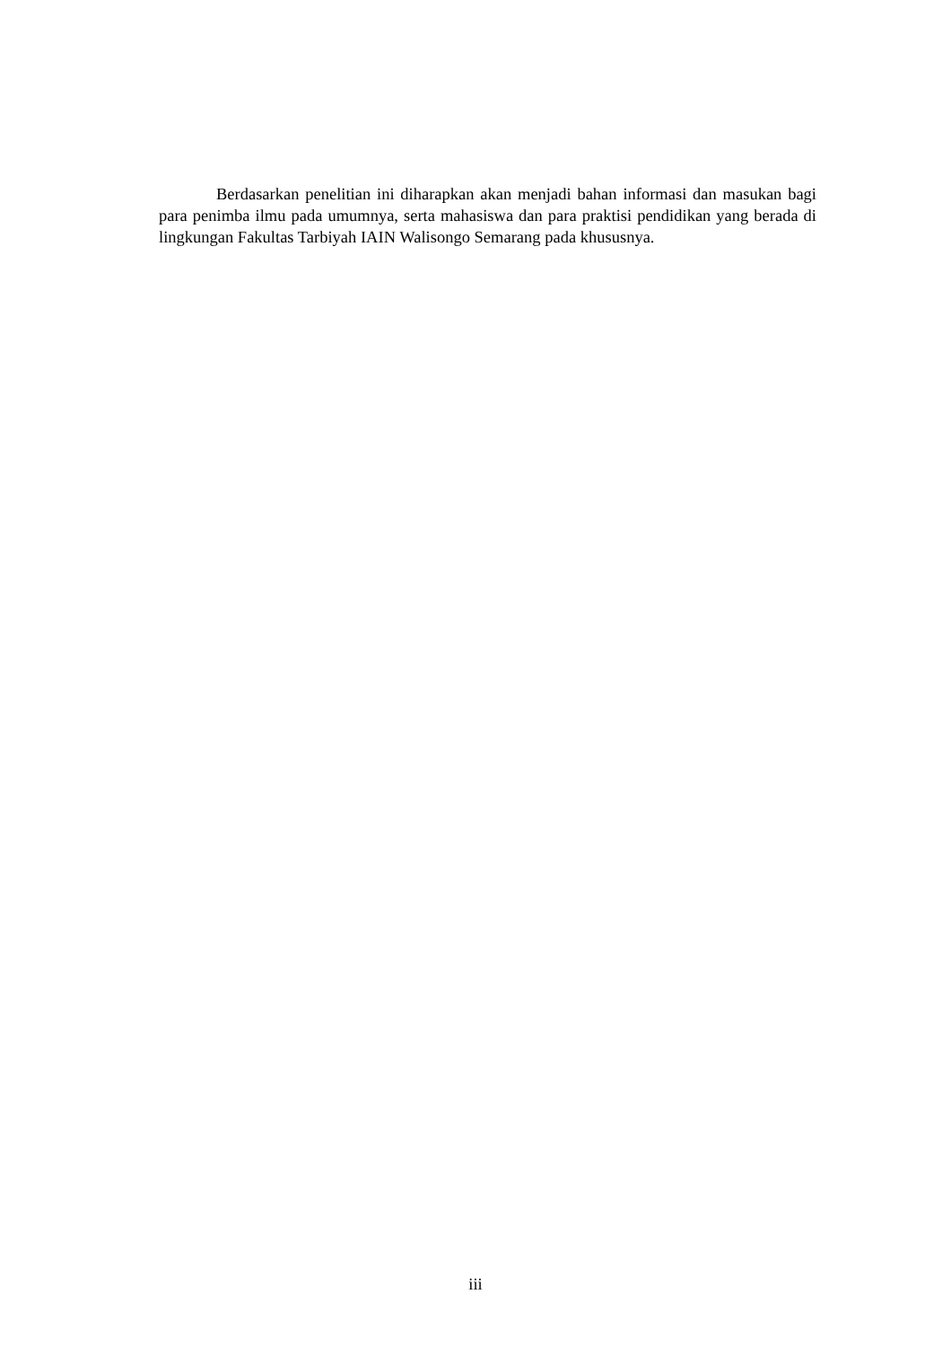Berdasarkan penelitian ini diharapkan akan menjadi bahan informasi dan masukan bagi para penimba ilmu pada umumnya, serta mahasiswa dan para praktisi pendidikan yang berada di lingkungan Fakultas Tarbiyah IAIN Walisongo Semarang pada khususnya.
iii